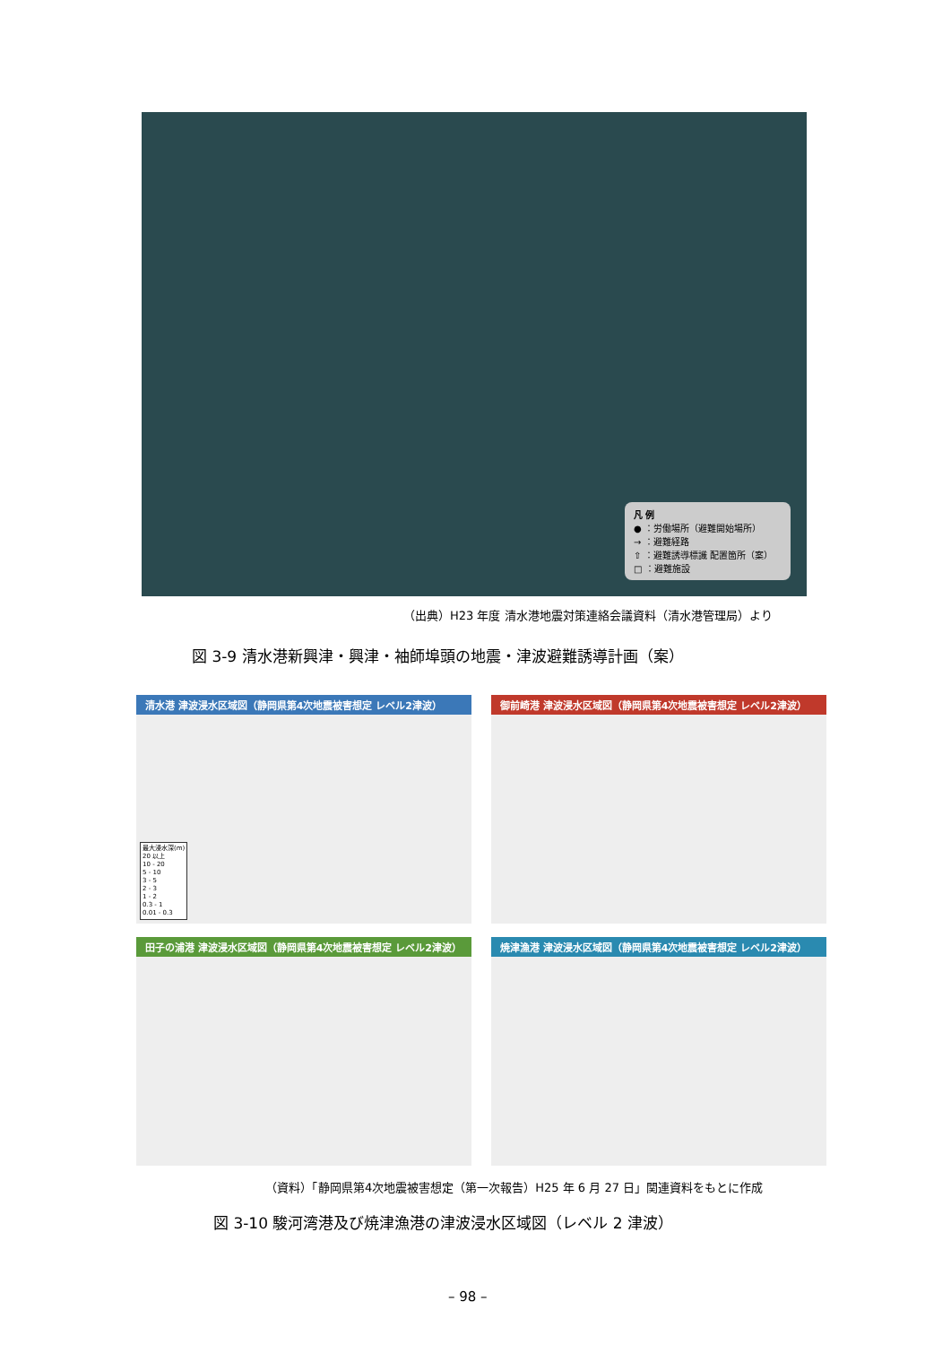凡 例
● ：労働場所（避難開始場所）
→ ：避難経路
⇧ ：避難誘導標識 配置箇所（案）
□ ：避難施設
（出典）H23 年度 清水港地震対策連絡会議資料（清水港管理局）より
図 3-9 清水港新興津・興津・袖師埠頭の地震・津波避難誘導計画（案）
清水港 津波浸水区域図（静岡県第4次地震被害想定 レベル2津波）
最大浸水深(m)
20 以上
10 - 20
5 - 10
3 - 5
2 - 3
1 - 2
0.3 - 1
0.01 - 0.3
御前崎港 津波浸水区域図（静岡県第4次地震被害想定 レベル2津波）
田子の浦港 津波浸水区域図（静岡県第4次地震被害想定 レベル2津波）
焼津漁港 津波浸水区域図（静岡県第4次地震被害想定 レベル2津波）
（資料）「静岡県第4次地震被害想定（第一次報告）H25 年 6 月 27 日」関連資料をもとに作成
図 3-10 駿河湾港及び焼津漁港の津波浸水区域図（レベル 2 津波）
– 98 –